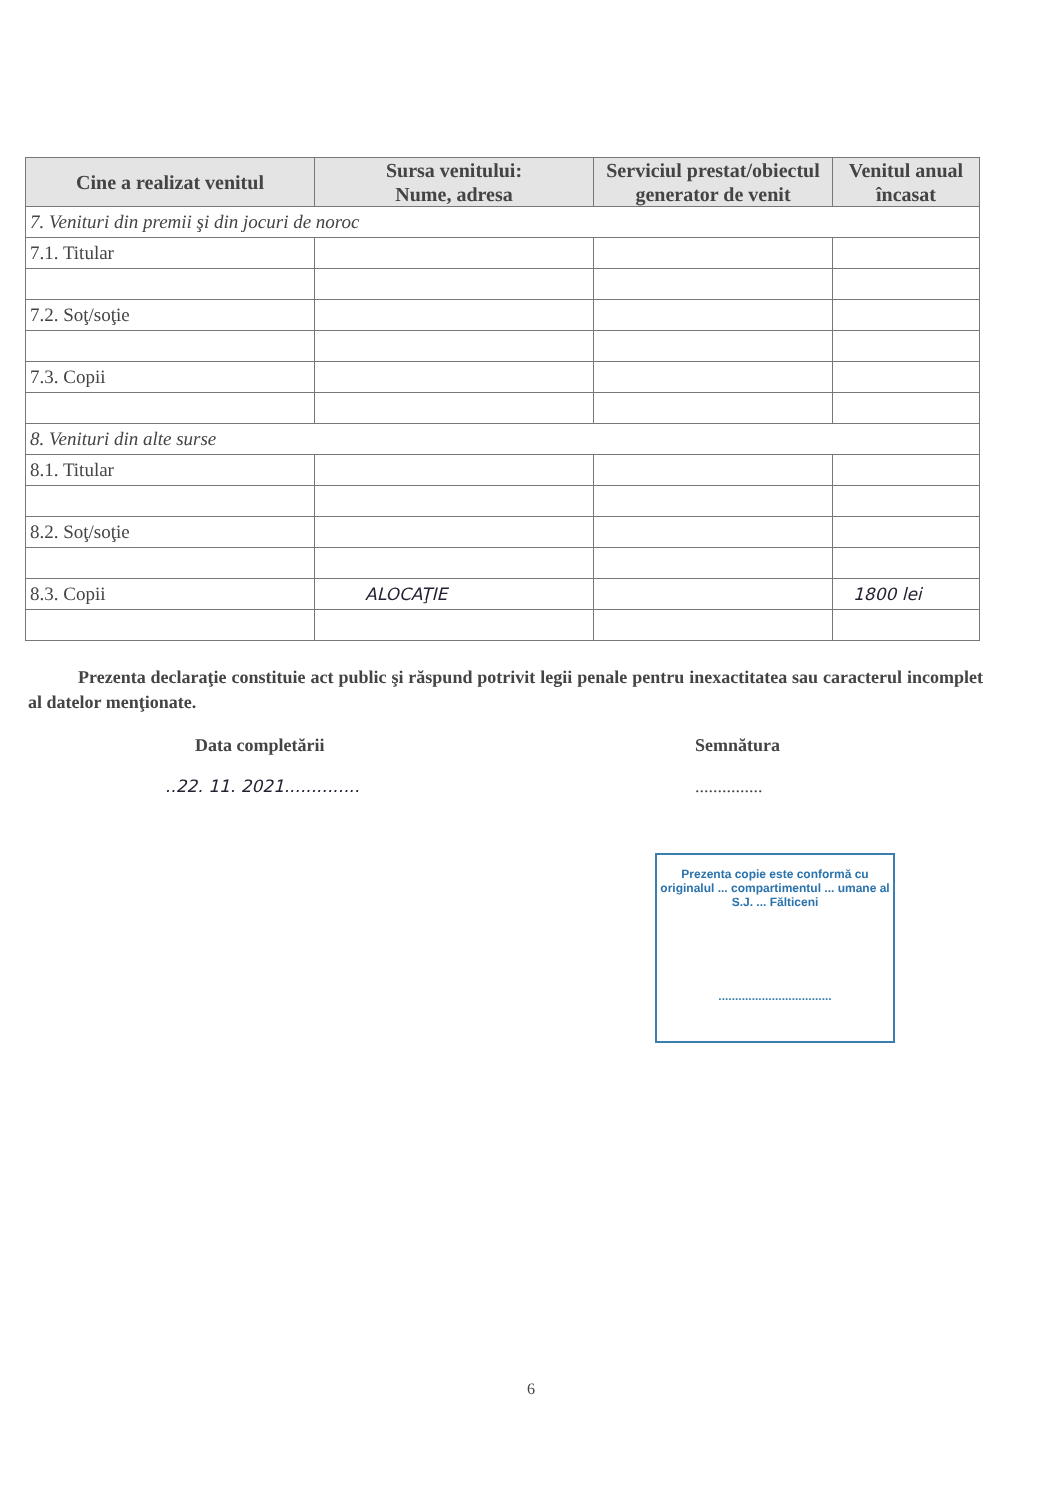| Cine a realizat venitul | Sursa venitului: Nume, adresa | Serviciul prestat/obiectul generator de venit | Venitul anual încasat |
| --- | --- | --- | --- |
| 7. Venituri din premii şi din jocuri de noroc | | | |
| 7.1. Titular | | | |
| 7.2. Soţ/soţie | | | |
| 7.3. Copii | | | |
| 8. Venituri din alte surse | | | |
| 8.1. Titular | | | |
| 8.2. Soţ/soţie | | | |
| 8.3. Copii | ALOCAŢIE | | 1800 lei |
Prezenta declaraţie constituie act public şi răspund potrivit legii penale pentru inexactitatea sau caracterul incomplet al datelor menţionate.
Data completării
..22. 11. 2021..............
Semnătura
...............
Prezenta copie este conformă cu originalul ... compartimentul ... umane al S.J. ... Fălticeni
..................................
6